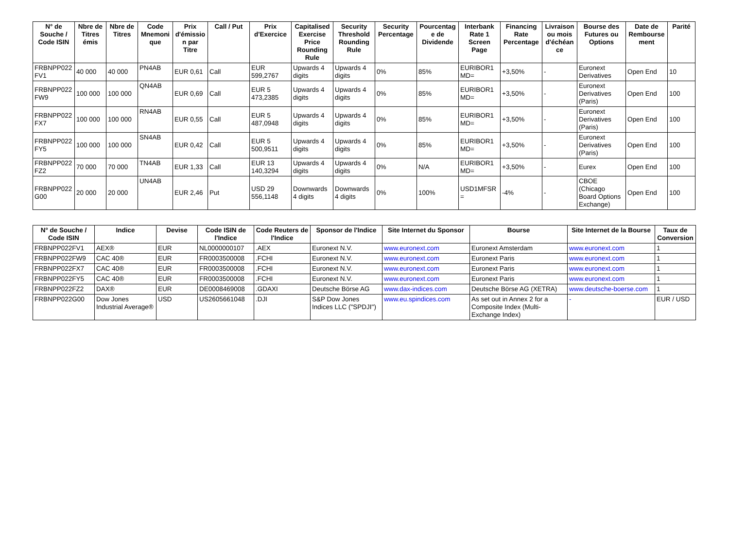| N° de Souche / Code ISIN | Nbre de Titres émis | Nbre de Titres | Code Mnemonique | Prix d'émission par Titre | Call / Put | Prix d'Exercice | Capitalised Exercise Price Rounding Rule | Security Threshold Rounding Rule | Security Percentage | Pourcentage de Dividende | Interbank Rate 1 Screen Page | Financing Rate Percentage | Livraison ou mois d'échéance | Bourse des Futures ou Options | Date de Remboursement | Parité |
| --- | --- | --- | --- | --- | --- | --- | --- | --- | --- | --- | --- | --- | --- | --- | --- | --- |
| FRBNPP022FV1 | 40 000 | 40 000 | PN4AB | EUR 0,61 | Call | EUR 599,2767 | Upwards 4 digits | Upwards 4 digits | 0% | 85% | EURIBOR1MD= | +3,50% | - | Euronext Derivatives | Open End | 10 |
| FRBNPP022FW9 | 100 000 | 100 000 | QN4AB | EUR 0,69 | Call | EUR 5 473,2385 | Upwards 4 digits | Upwards 4 digits | 0% | 85% | EURIBOR1MD= | +3,50% | - | Euronext Derivatives (Paris) | Open End | 100 |
| FRBNPP022FX7 | 100 000 | 100 000 | RN4AB | EUR 0,55 | Call | EUR 5 487,0948 | Upwards 4 digits | Upwards 4 digits | 0% | 85% | EURIBOR1MD= | +3,50% | - | Euronext Derivatives (Paris) | Open End | 100 |
| FRBNPP022FY5 | 100 000 | 100 000 | SN4AB | EUR 0,42 | Call | EUR 5 500,9511 | Upwards 4 digits | Upwards 4 digits | 0% | 85% | EURIBOR1MD= | +3,50% | - | Euronext Derivatives (Paris) | Open End | 100 |
| FRBNPP022FZ2 | 70 000 | 70 000 | TN4AB | EUR 1,33 | Call | EUR 13 140,3294 | Upwards 4 digits | Upwards 4 digits | 0% | N/A | EURIBOR1MD= | +3,50% | - | Eurex | Open End | 100 |
| FRBNPP022G00 | 20 000 | 20 000 | UN4AB | EUR 2,46 | Put | USD 29 556,1148 | Downwards 4 digits | Downwards 4 digits | 0% | 100% | USD1MFSR= | -4% | - | CBOE (Chicago Board Options Exchange) | Open End | 100 |
| N° de Souche / Code ISIN | Indice | Devise | Code ISIN de l'Indice | Code Reuters de l'Indice | Sponsor de l'Indice | Site Internet du Sponsor | Bourse | Site Internet de la Bourse | Taux de Conversion |
| --- | --- | --- | --- | --- | --- | --- | --- | --- | --- |
| FRBNPP022FV1 | AEX® | EUR | NL0000000107 | .AEX | Euronext N.V. | www.euronext.com | Euronext Amsterdam | www.euronext.com | 1 |
| FRBNPP022FW9 | CAC 40® | EUR | FR0003500008 | .FCHI | Euronext N.V. | www.euronext.com | Euronext Paris | www.euronext.com | 1 |
| FRBNPP022FX7 | CAC 40® | EUR | FR0003500008 | .FCHI | Euronext N.V. | www.euronext.com | Euronext Paris | www.euronext.com | 1 |
| FRBNPP022FY5 | CAC 40® | EUR | FR0003500008 | .FCHI | Euronext N.V. | www.euronext.com | Euronext Paris | www.euronext.com | 1 |
| FRBNPP022FZ2 | DAX® | EUR | DE0008469008 | .GDAXI | Deutsche Börse AG | www.dax-indices.com | Deutsche Börse AG (XETRA) | www.deutsche-boerse.com | 1 |
| FRBNPP022G00 | Dow Jones Industrial Average® | USD | US2605661048 | .DJI | S&P Dow Jones Indices LLC ("SPDJI") | www.eu.spindices.com | As set out in Annex 2 for a Composite Index (Multi-Exchange Index) | - | EUR / USD |